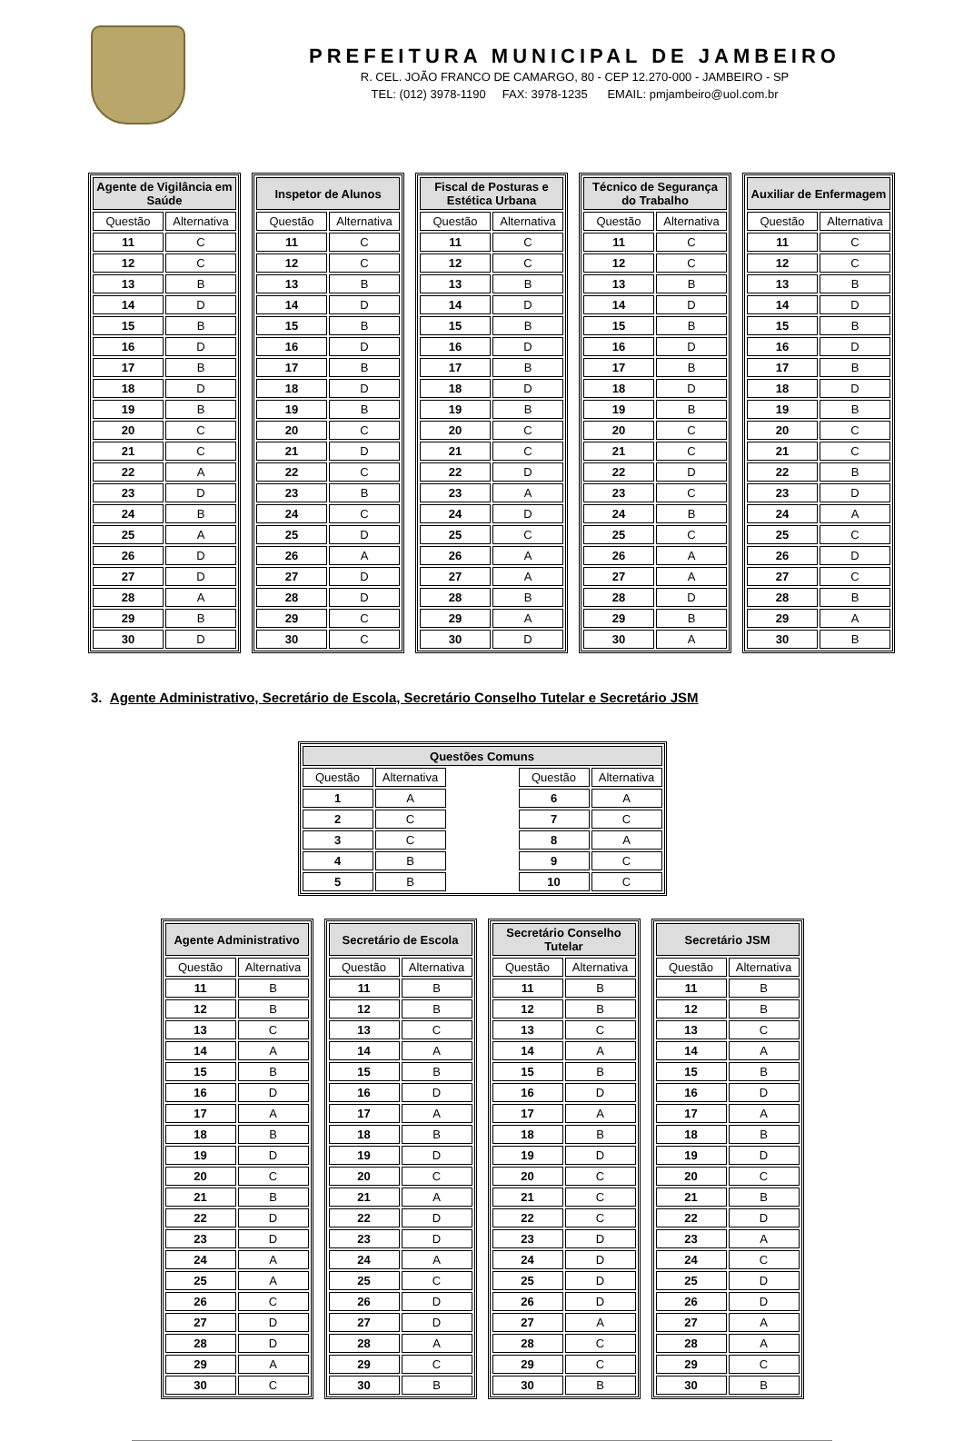PREFEITURA MUNICIPAL DE JAMBEIRO
R. CEL. JOÃO FRANCO DE CAMARGO, 80 - CEP 12.270-000 - JAMBEIRO - SP
TEL: (012) 3978-1190 FAX: 3978-1235 EMAIL: pmjambeiro@uol.com.br
| Agente de Vigilância em Saúde | |
| --- | --- |
| Questão | Alternativa |
| 11 | C |
| 12 | C |
| 13 | B |
| 14 | D |
| 15 | B |
| 16 | D |
| 17 | B |
| 18 | D |
| 19 | B |
| 20 | C |
| 21 | C |
| 22 | A |
| 23 | D |
| 24 | B |
| 25 | A |
| 26 | D |
| 27 | D |
| 28 | A |
| 29 | B |
| 30 | D |
| Inspetor de Alunos | |
| --- | --- |
| Questão | Alternativa |
| 11 | C |
| 12 | C |
| 13 | B |
| 14 | D |
| 15 | B |
| 16 | D |
| 17 | B |
| 18 | D |
| 19 | B |
| 20 | C |
| 21 | D |
| 22 | C |
| 23 | B |
| 24 | C |
| 25 | D |
| 26 | A |
| 27 | D |
| 28 | D |
| 29 | C |
| 30 | C |
| Fiscal de Posturas e Estética Urbana | |
| --- | --- |
| Questão | Alternativa |
| 11 | C |
| 12 | C |
| 13 | B |
| 14 | D |
| 15 | B |
| 16 | D |
| 17 | B |
| 18 | D |
| 19 | B |
| 20 | C |
| 21 | C |
| 22 | D |
| 23 | A |
| 24 | D |
| 25 | C |
| 26 | A |
| 27 | A |
| 28 | B |
| 29 | A |
| 30 | D |
| Técnico de Segurança do Trabalho | |
| --- | --- |
| Questão | Alternativa |
| 11 | C |
| 12 | C |
| 13 | B |
| 14 | D |
| 15 | B |
| 16 | D |
| 17 | B |
| 18 | D |
| 19 | B |
| 20 | C |
| 21 | C |
| 22 | D |
| 23 | C |
| 24 | B |
| 25 | C |
| 26 | A |
| 27 | A |
| 28 | D |
| 29 | B |
| 30 | A |
| Auxiliar de Enfermagem | |
| --- | --- |
| Questão | Alternativa |
| 11 | C |
| 12 | C |
| 13 | B |
| 14 | D |
| 15 | B |
| 16 | D |
| 17 | B |
| 18 | D |
| 19 | B |
| 20 | C |
| 21 | C |
| 22 | B |
| 23 | D |
| 24 | A |
| 25 | C |
| 26 | D |
| 27 | C |
| 28 | B |
| 29 | A |
| 30 | B |
3. Agente Administrativo, Secretário de Escola, Secretário Conselho Tutelar e Secretário JSM
| Questões Comuns | | | | |
| --- | --- | --- | --- | --- |
| Questão | Alternativa | | Questão | Alternativa |
| 1 | A | | 6 | A |
| 2 | C | | 7 | C |
| 3 | C | | 8 | A |
| 4 | B | | 9 | C |
| 5 | B | | 10 | C |
| Agente Administrativo | |
| --- | --- |
| Questão | Alternativa |
| 11 | B |
| 12 | B |
| 13 | C |
| 14 | A |
| 15 | B |
| 16 | D |
| 17 | A |
| 18 | B |
| 19 | D |
| 20 | C |
| 21 | B |
| 22 | D |
| 23 | D |
| 24 | A |
| 25 | A |
| 26 | C |
| 27 | D |
| 28 | D |
| 29 | A |
| 30 | C |
| Secretário de Escola | |
| --- | --- |
| Questão | Alternativa |
| 11 | B |
| 12 | B |
| 13 | C |
| 14 | A |
| 15 | B |
| 16 | D |
| 17 | A |
| 18 | B |
| 19 | D |
| 20 | C |
| 21 | A |
| 22 | D |
| 23 | D |
| 24 | A |
| 25 | C |
| 26 | D |
| 27 | D |
| 28 | A |
| 29 | C |
| 30 | B |
| Secretário Conselho Tutelar | |
| --- | --- |
| Questão | Alternativa |
| 11 | B |
| 12 | B |
| 13 | C |
| 14 | A |
| 15 | B |
| 16 | D |
| 17 | A |
| 18 | B |
| 19 | D |
| 20 | C |
| 21 | C |
| 22 | C |
| 23 | D |
| 24 | D |
| 25 | D |
| 26 | D |
| 27 | A |
| 28 | C |
| 29 | C |
| 30 | B |
| Secretário JSM | |
| --- | --- |
| Questão | Alternativa |
| 11 | B |
| 12 | B |
| 13 | C |
| 14 | A |
| 15 | B |
| 16 | D |
| 17 | A |
| 18 | B |
| 19 | D |
| 20 | C |
| 21 | B |
| 22 | D |
| 23 | A |
| 24 | C |
| 25 | D |
| 26 | D |
| 27 | A |
| 28 | A |
| 29 | C |
| 30 | B |